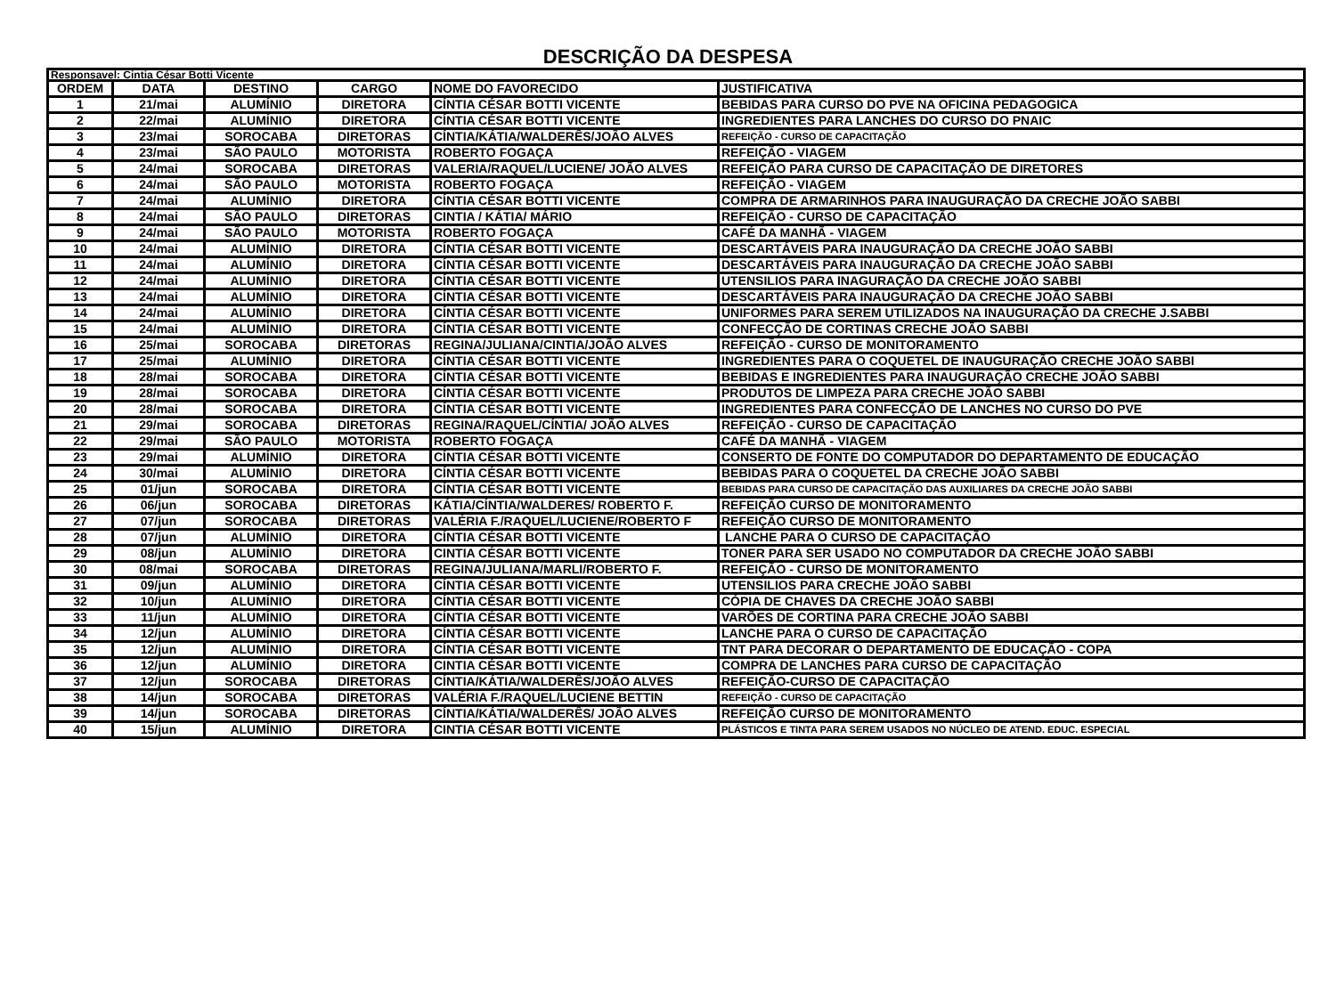DESCRIÇÃO DA DESPESA
| Responsavel: Cintia César Botti Vicente | | | | | |
| ORDEM | DATA | DESTINO | CARGO | NOME DO FAVORECIDO | JUSTIFICATIVA |
| 1 | 21/mai | ALUMÍNIO | DIRETORA | CÍNTIA CÉSAR BOTTI VICENTE | BEBIDAS PARA CURSO DO PVE NA OFICINA PEDAGOGICA |
| 2 | 22/mai | ALUMÍNIO | DIRETORA | CÍNTIA CÉSAR BOTTI VICENTE | INGREDIENTES PARA LANCHES DO CURSO DO PNAIC |
| 3 | 23/mai | SOROCABA | DIRETORAS | CÍNTIA/KÁTIA/WALDERÊS/JOÃO ALVES | REFEIÇÃO - CURSO DE CAPACITAÇÃO |
| 4 | 23/mai | SÃO PAULO | MOTORISTA | ROBERTO FOGAÇA | REFEIÇÃO - VIAGEM |
| 5 | 24/mai | SOROCABA | DIRETORAS | VALERIA/RAQUEL/LUCIENE/ JOÃO ALVES | REFEIÇÃO PARA CURSO DE CAPACITAÇÃO DE DIRETORES |
| 6 | 24/mai | SÃO PAULO | MOTORISTA | ROBERTO FOGAÇA | REFEIÇÃO - VIAGEM |
| 7 | 24/mai | ALUMÍNIO | DIRETORA | CÍNTIA CÉSAR BOTTI VICENTE | COMPRA DE ARMARINHOS PARA INAUGURAÇÃO DA CRECHE JOÃO SABBI |
| 8 | 24/mai | SÃO PAULO | DIRETORAS | CINTIA / KÁTIA/ MÁRIO | REFEIÇÃO - CURSO DE CAPACITAÇÃO |
| 9 | 24/mai | SÃO PAULO | MOTORISTA | ROBERTO FOGAÇA | CAFÉ DA MANHÃ - VIAGEM |
| 10 | 24/mai | ALUMÍNIO | DIRETORA | CÍNTIA CÉSAR BOTTI VICENTE | DESCARTÁVEIS PARA INAUGURAÇÃO DA CRECHE JOÃO SABBI |
| 11 | 24/mai | ALUMÍNIO | DIRETORA | CÍNTIA CÉSAR BOTTI VICENTE | DESCARTÁVEIS PARA INAUGURAÇÃO DA CRECHE JOÃO SABBI |
| 12 | 24/mai | ALUMÍNIO | DIRETORA | CÍNTIA CÉSAR BOTTI VICENTE | UTENSILIOS PARA INAGURAÇÃO DA CRECHE JOÃO SABBI |
| 13 | 24/mai | ALUMÍNIO | DIRETORA | CÍNTIA CÉSAR BOTTI VICENTE | DESCARTÁVEIS PARA INAUGURAÇÃO DA CRECHE JOÃO SABBI |
| 14 | 24/mai | ALUMÍNIO | DIRETORA | CÍNTIA CÉSAR BOTTI VICENTE | UNIFORMES PARA SEREM UTILIZADOS NA INAUGURAÇÃO DA CRECHE J.SABBI |
| 15 | 24/mai | ALUMÍNIO | DIRETORA | CÍNTIA CÉSAR BOTTI VICENTE | CONFECÇÃO DE CORTINAS CRECHE JOÃO SABBI |
| 16 | 25/mai | SOROCABA | DIRETORAS | REGINA/JULIANA/CINTIA/JOÃO ALVES | REFEIÇÃO - CURSO DE MONITORAMENTO |
| 17 | 25/mai | ALUMÍNIO | DIRETORA | CÍNTIA CÉSAR BOTTI VICENTE | INGREDIENTES PARA O COQUETEL DE INAUGURAÇÃO CRECHE JOÃO SABBI |
| 18 | 28/mai | SOROCABA | DIRETORA | CÍNTIA CÉSAR BOTTI VICENTE | BEBIDAS E INGREDIENTES PARA INAUGURAÇÃO CRECHE JOÃO SABBI |
| 19 | 28/mai | SOROCABA | DIRETORA | CÍNTIA CÉSAR BOTTI VICENTE | PRODUTOS DE LIMPEZA PARA CRECHE JOÃO SABBI |
| 20 | 28/mai | SOROCABA | DIRETORA | CÍNTIA CÉSAR BOTTI VICENTE | INGREDIENTES PARA CONFECÇÃO DE LANCHES NO CURSO DO PVE |
| 21 | 29/mai | SOROCABA | DIRETORAS | REGINA/RAQUEL/CÍNTIA/ JOÃO ALVES | REFEIÇÃO - CURSO DE CAPACITAÇÃO |
| 22 | 29/mai | SÃO PAULO | MOTORISTA | ROBERTO FOGAÇA | CAFÉ DA MANHÃ - VIAGEM |
| 23 | 29/mai | ALUMÍNIO | DIRETORA | CÍNTIA CÉSAR BOTTI VICENTE | CONSERTO DE FONTE DO COMPUTADOR DO DEPARTAMENTO DE EDUCAÇÃO |
| 24 | 30/mai | ALUMÍNIO | DIRETORA | CÍNTIA CÉSAR BOTTI VICENTE | BEBIDAS PARA O COQUETEL DA CRECHE JOÃO SABBI |
| 25 | 01/jun | SOROCABA | DIRETORA | CÍNTIA CÉSAR BOTTI VICENTE | BEBIDAS PARA CURSO DE CAPACITAÇÃO DAS AUXILIARES DA CRECHE JOÃO SABBI |
| 26 | 06/jun | SOROCABA | DIRETORAS | KÁTIA/CÍNTIA/WALDERES/ ROBERTO F. | REFEIÇÃO CURSO DE MONITORAMENTO |
| 27 | 07/jun | SOROCABA | DIRETORAS | VALÉRIA F./RAQUEL/LUCIENE/ROBERTO F | REFEIÇÃO CURSO DE MONITORAMENTO |
| 28 | 07/jun | ALUMÍNIO | DIRETORA | CÍNTIA CÉSAR BOTTI VICENTE | LANCHE PARA O CURSO DE CAPACITAÇÃO |
| 29 | 08/jun | ALUMÍNIO | DIRETORA | CINTIA CÉSAR BOTTI VICENTE | TONER PARA SER USADO NO COMPUTADOR DA CRECHE JOÃO SABBI |
| 30 | 08/mai | SOROCABA | DIRETORAS | REGINA/JULIANA/MARLI/ROBERTO F. | REFEIÇÃO - CURSO DE MONITORAMENTO |
| 31 | 09/jun | ALUMÍNIO | DIRETORA | CÍNTIA CÉSAR BOTTI VICENTE | UTENSILIOS PARA CRECHE JOÃO SABBI |
| 32 | 10/jun | ALUMÍNIO | DIRETORA | CÍNTIA CÉSAR BOTTI VICENTE | CÓPIA DE CHAVES DA CRECHE JOÃO SABBI |
| 33 | 11/jun | ALUMÍNIO | DIRETORA | CÍNTIA CÉSAR BOTTI VICENTE | VARÕES DE CORTINA PARA CRECHE JOÃO SABBI |
| 34 | 12/jun | ALUMÍNIO | DIRETORA | CÍNTIA CÉSAR BOTTI VICENTE | LANCHE PARA O CURSO DE CAPACITAÇÃO |
| 35 | 12/jun | ALUMÍNIO | DIRETORA | CÍNTIA CÉSAR BOTTI VICENTE | TNT PARA DECORAR O DEPARTAMENTO DE EDUCAÇÃO - COPA |
| 36 | 12/jun | ALUMÍNIO | DIRETORA | CINTIA CÉSAR BOTTI VICENTE | COMPRA DE LANCHES PARA CURSO DE CAPACITAÇÃO |
| 37 | 12/jun | SOROCABA | DIRETORAS | CÍNTIA/KÁTIA/WALDERÊS/JOÃO ALVES | REFEIÇÃO-CURSO DE CAPACITAÇÃO |
| 38 | 14/jun | SOROCABA | DIRETORAS | VALÉRIA F./RAQUEL/LUCIENE BETTIN | REFEIÇÃO - CURSO DE CAPACITAÇÃO |
| 39 | 14/jun | SOROCABA | DIRETORAS | CÍNTIA/KÁTIA/WALDERÊS/ JOÃO ALVES | REFEIÇÃO CURSO DE MONITORAMENTO |
| 40 | 15/jun | ALUMÍNIO | DIRETORA | CINTIA CÉSAR BOTTI VICENTE | PLÁSTICOS E TINTA PARA SEREM USADOS NO NÚCLEO DE ATEND. EDUC. ESPECIAL |